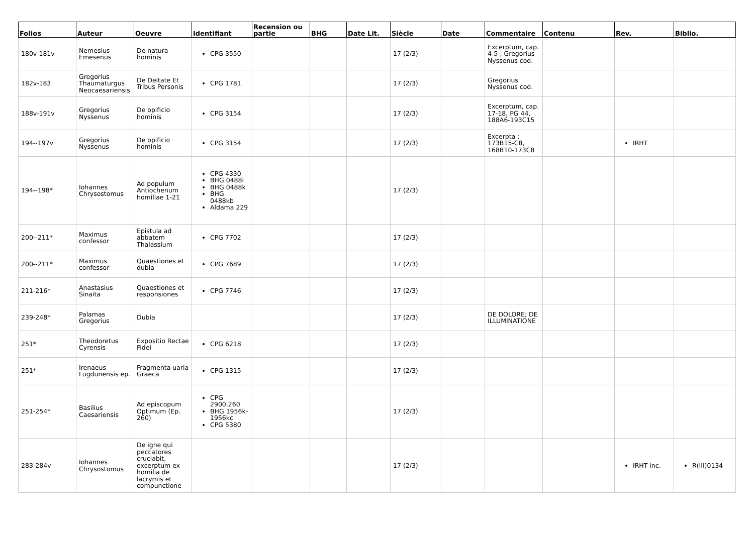| Folios | Auteur | Oeuvre | Identifiant | Recension ou partie | BHG | Date Lit. | Siècle | Date | Commentaire | Contenu | Rev. | Biblio. |
| --- | --- | --- | --- | --- | --- | --- | --- | --- | --- | --- | --- | --- |
| 180v-181v | Nemesius Emesenus | De natura hominis | CPG 3550 | | | | 17 (2/3) | | Excerptum, cap. 4-5 ; Gregorius Nyssenus cod. | | | |
| 182v-183 | Gregorius Thaumaturgus Neocaesariensis | De Deitate Et Tribus Personis | CPG 1781 | | | | 17 (2/3) | | Gregorius Nyssenus cod. | | | |
| 188v-191v | Gregorius Nyssenus | De opificio hominis | CPG 3154 | | | | 17 (2/3) | | Excerptum, cap. 17-18, PG 44, 188A6-193C15 | | | |
| 194--197v | Gregorius Nyssenus | De opificio hominis | CPG 3154 | | | | 17 (2/3) | | Excerpta : 173B15-C8, 168B10-173C8 | | IRHT | |
| 194--198* | Iohannes Chrysostomus | Ad populum Antiochenum homiliae 1-21 | CPG 4330 BHG 0488i BHG 0488k BHG 0488kb Aldama 229 | | | | 17 (2/3) | | | | | |
| 200--211* | Maximus confessor | Epistula ad abbatem Thalassium | CPG 7702 | | | | 17 (2/3) | | | | | |
| 200--211* | Maximus confessor | Quaestiones et dubia | CPG 7689 | | | | 17 (2/3) | | | | | |
| 211-216* | Anastasius Sinaita | Quaestiones et responsiones | CPG 7746 | | | | 17 (2/3) | | | | | |
| 239-248* | Palamas Gregorius | Dubia | | | | | 17 (2/3) | | DE DOLORE; DE ILLUMINATIONE | | | |
| 251* | Theodoretus Cyrensis | Expositio Rectae Fidei | CPG 6218 | | | | 17 (2/3) | | | | | |
| 251* | Irenaeus Lugdunensis ep. | Fragmenta uaria Graeca | CPG 1315 | | | | 17 (2/3) | | | | | |
| 251-254* | Basilius Caesariensis | Ad episcopum Optimum (Ep. 260) | CPG 2900.260 BHG 1956k-1956kc CPG 5380 | | | | 17 (2/3) | | | | | |
| 283-284v | Iohannes Chrysostomus | De igne qui peccatores cruciabit, excerptum ex homilia de lacrymis et compunctione | | | | | 17 (2/3) | | | | IRHT inc. | R(III)0134 |